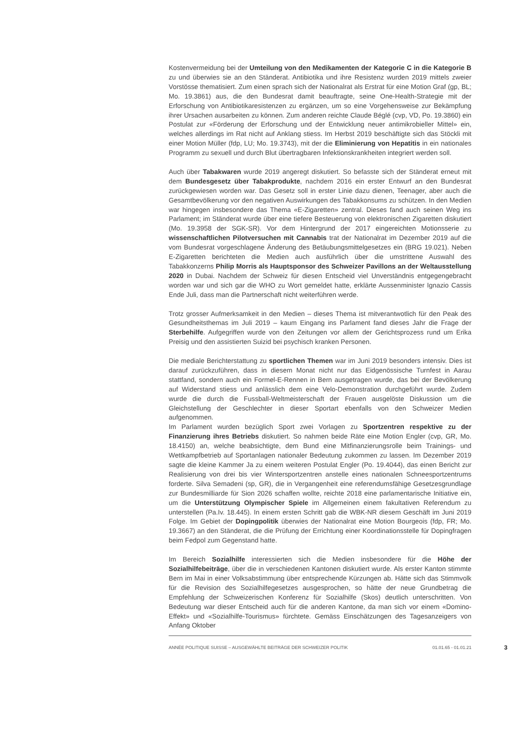Kostenvermeidung bei der Umteilung von den Medikamenten der Kategorie C in die Kategorie B zu und überwies sie an den Ständerat. Antibiotika und ihre Resistenz wurden 2019 mittels zweier Vorstösse thematisiert. Zum einen sprach sich der Nationalrat als Erstrat für eine Motion Graf (gp, BL; Mo. 19.3861) aus, die den Bundesrat damit beauftragte, seine One-Health-Strategie mit der Erforschung von Antibiotikaresistenzen zu ergänzen, um so eine Vorgehensweise zur Bekämpfung ihrer Ursachen ausarbeiten zu können. Zum anderen reichte Claude Béglé (cvp, VD, Po. 19.3860) ein Postulat zur «Förderung der Erforschung und der Entwicklung neuer antimikrobieller Mittel» ein, welches allerdings im Rat nicht auf Anklang stiess. Im Herbst 2019 beschäftigte sich das Stöckli mit einer Motion Müller (fdp, LU; Mo. 19.3743), mit der die Eliminierung von Hepatitis in ein nationales Programm zu sexuell und durch Blut übertragbaren Infektionskrankheiten integriert werden soll.
Auch über Tabakwaren wurde 2019 angeregt diskutiert. So befasste sich der Ständerat erneut mit dem Bundesgesetz über Tabakprodukte, nachdem 2016 ein erster Entwurf an den Bundesrat zurückgewiesen worden war. Das Gesetz soll in erster Linie dazu dienen, Teenager, aber auch die Gesamtbevölkerung vor den negativen Auswirkungen des Tabakkonsums zu schützen. In den Medien war hingegen insbesondere das Thema «E-Zigaretten» zentral. Dieses fand auch seinen Weg ins Parlament; im Ständerat wurde über eine tiefere Besteuerung von elektronischen Zigaretten diskutiert (Mo. 19.3958 der SGK-SR). Vor dem Hintergrund der 2017 eingereichten Motionsserie zu wissenschaftlichen Pilotversuchen mit Cannabis trat der Nationalrat im Dezember 2019 auf die vom Bundesrat vorgeschlagene Änderung des Betäubungsmittelgesetzes ein (BRG 19.021). Neben E-Zigaretten berichteten die Medien auch ausführlich über die umstrittene Auswahl des Tabakkonzerns Philip Morris als Hauptsponsor des Schweizer Pavillons an der Weltausstellung 2020 in Dubai. Nachdem der Schweiz für diesen Entscheid viel Unverständnis entgegengebracht worden war und sich gar die WHO zu Wort gemeldet hatte, erklärte Aussenminister Ignazio Cassis Ende Juli, dass man die Partnerschaft nicht weiterführen werde.
Trotz grosser Aufmerksamkeit in den Medien – dieses Thema ist mitverantwotlich für den Peak des Gesundheitsthemas im Juli 2019 – kaum Eingang ins Parlament fand dieses Jahr die Frage der Sterbehilfe. Aufgegriffen wurde von den Zeitungen vor allem der Gerichtsprozess rund um Erika Preisig und den assistierten Suizid bei psychisch kranken Personen.
Die mediale Berichterstattung zu sportlichen Themen war im Juni 2019 besonders intensiv. Dies ist darauf zurückzuführen, dass in diesem Monat nicht nur das Eidgenössische Turnfest in Aarau stattfand, sondern auch ein Formel-E-Rennen in Bern ausgetragen wurde, das bei der Bevölkerung auf Widerstand stiess und anlässlich dem eine Velo-Demonstration durchgeführt wurde. Zudem wurde die durch die Fussball-Weltmeisterschaft der Frauen ausgelöste Diskussion um die Gleichstellung der Geschlechter in dieser Sportart ebenfalls von den Schweizer Medien aufgenommen.
Im Parlament wurden bezüglich Sport zwei Vorlagen zu Sportzentren respektive zu der Finanzierung ihres Betriebs diskutiert. So nahmen beide Räte eine Motion Engler (cvp, GR, Mo. 18.4150) an, welche beabsichtigte, dem Bund eine Mitfinanzierungsrolle beim Trainings- und Wettkampfbetrieb auf Sportanlagen nationaler Bedeutung zukommen zu lassen. Im Dezember 2019 sagte die kleine Kammer Ja zu einem weiteren Postulat Engler (Po. 19.4044), das einen Bericht zur Realisierung von drei bis vier Wintersportzentren anstelle eines nationalen Schneesportzentrums forderte. Silva Semadeni (sp, GR), die in Vergangenheit eine referendumsfähige Gesetzesgrundlage zur Bundesmilliarde für Sion 2026 schaffen wollte, reichte 2018 eine parlamentarische Initiative ein, um die Unterstützung Olympischer Spiele im Allgemeinen einem fakultativen Referendum zu unterstellen (Pa.Iv. 18.445). In einem ersten Schritt gab die WBK-NR diesem Geschäft im Juni 2019 Folge. Im Gebiet der Dopingpolitik überwies der Nationalrat eine Motion Bourgeois (fdp, FR; Mo. 19.3667) an den Ständerat, die die Prüfung der Errichtung einer Koordinationsstelle für Dopingfragen beim Fedpol zum Gegenstand hatte.
Im Bereich Sozialhilfe interessierten sich die Medien insbesondere für die Höhe der Sozialhilfebeiträge, über die in verschiedenen Kantonen diskutiert wurde. Als erster Kanton stimmte Bern im Mai in einer Volksabstimmung über entsprechende Kürzungen ab. Hätte sich das Stimmvolk für die Revision des Sozialhilfegesetzes ausgesprochen, so hätte der neue Grundbetrag die Empfehlung der Schweizerischen Konferenz für Sozialhilfe (Skos) deutlich unterschritten. Von Bedeutung war dieser Entscheid auch für die anderen Kantone, da man sich vor einem «Domino-Effekt» und «Sozialhilfe-Tourismus» fürchtete. Gemäss Einschätzungen des Tagesanzeigers von Anfang Oktober
ANNÉE POLITIQUE SUISSE – AUSGEWÄHLTE BEITRÄGE DER SCHWEIZER POLITIK 01.01.65 - 01.01.21 3